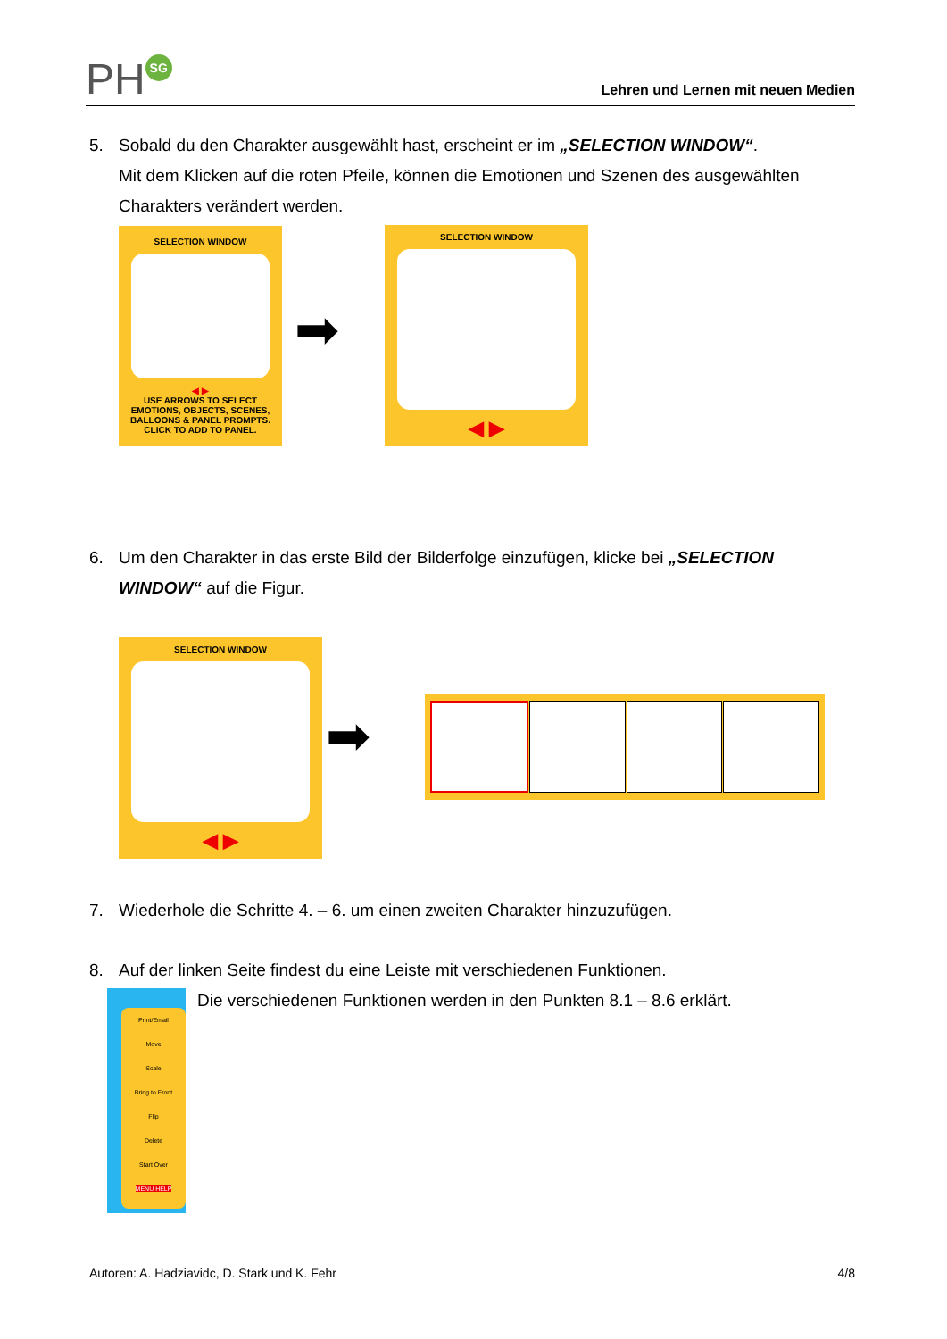PH SG
Lehren und Lernen mit neuen Medien
5. Sobald du den Charakter ausgewählt hast, erscheint er im „SELECTION WINDOW“.
Mit dem Klicken auf die roten Pfeile, können die Emotionen und Szenen des ausgewählten Charakters verändert werden.
SELECTION WINDOW
◀ ▶
USE ARROWS TO SELECT EMOTIONS, OBJECTS, SCENES, BALLOONS & PANEL PROMPTS. CLICK TO ADD TO PANEL.
➡
SELECTION WINDOW
◀ ▶
6. Um den Charakter in das erste Bild der Bilderfolge einzufügen, klicke bei „SELECTION WINDOW“ auf die Figur.
SELECTION WINDOW
◀ ▶
➡
7. Wiederhole die Schritte 4. – 6. um einen zweiten Charakter hinzuzufügen.
8. Auf der linken Seite findest du eine Leiste mit verschiedenen Funktionen.
Print/Email
Move
Scale
Bring to Front
Flip
Delete
Start Over
MENU HELP
Die verschiedenen Funktionen werden in den Punkten 8.1 – 8.6 erklärt.
Autoren: A. Hadziavidc, D. Stark und K. Fehr
4/8